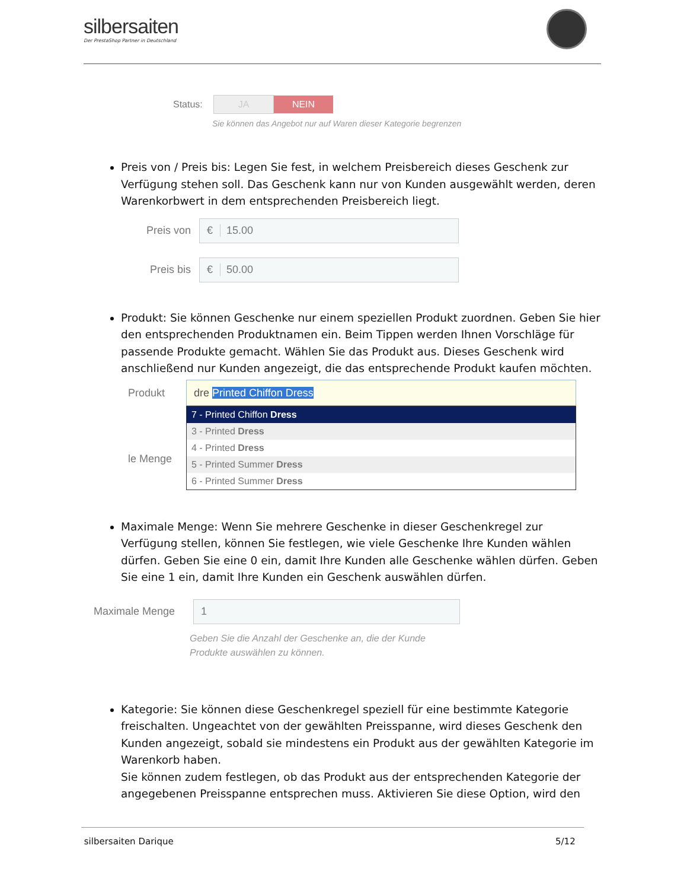silbersaiten
Der PrestaShop Partner in Deutschland
Status: JA NEIN
Sie können das Angebot nur auf Waren dieser Kategorie begrenzen
Preis von / Preis bis: Legen Sie fest, in welchem Preisbereich dieses Geschenk zur Verfügung stehen soll. Das Geschenk kann nur von Kunden ausgewählt werden, deren Warenkorbwert in dem entsprechenden Preisbereich liegt.
Preis von
€ 15.00
Preis bis
€ 50.00
Produkt: Sie können Geschenke nur einem speziellen Produkt zuordnen. Geben Sie hier den entsprechenden Produktnamen ein. Beim Tippen werden Ihnen Vorschläge für passende Produkte gemacht. Wählen Sie das Produkt aus. Dieses Geschenk wird anschließend nur Kunden angezeigt, die das entsprechende Produkt kaufen möchten.
Produkt
le Menge
dre Printed Chiffon Dress
7 - Printed Chiffon Dress
3 - Printed Dress
4 - Printed Dress
5 - Printed Summer Dress
6 - Printed Summer Dress
Maximale Menge: Wenn Sie mehrere Geschenke in dieser Geschenkregel zur Verfügung stellen, können Sie festlegen, wie viele Geschenke Ihre Kunden wählen dürfen. Geben Sie eine 0 ein, damit Ihre Kunden alle Geschenke wählen dürfen. Geben Sie eine 1 ein, damit Ihre Kunden ein Geschenk auswählen dürfen.
Maximale Menge
1
Geben Sie die Anzahl der Geschenke an, die der Kunde
Produkte auswählen zu können.
Kategorie: Sie können diese Geschenkregel speziell für eine bestimmte Kategorie freischalten. Ungeachtet von der gewählten Preisspanne, wird dieses Geschenk den Kunden angezeigt, sobald sie mindestens ein Produkt aus der gewählten Kategorie im Warenkorb haben.
Sie können zudem festlegen, ob das Produkt aus der entsprechenden Kategorie der angegebenen Preisspanne entsprechen muss. Aktivieren Sie diese Option, wird den
silbersaiten Darique 5/12